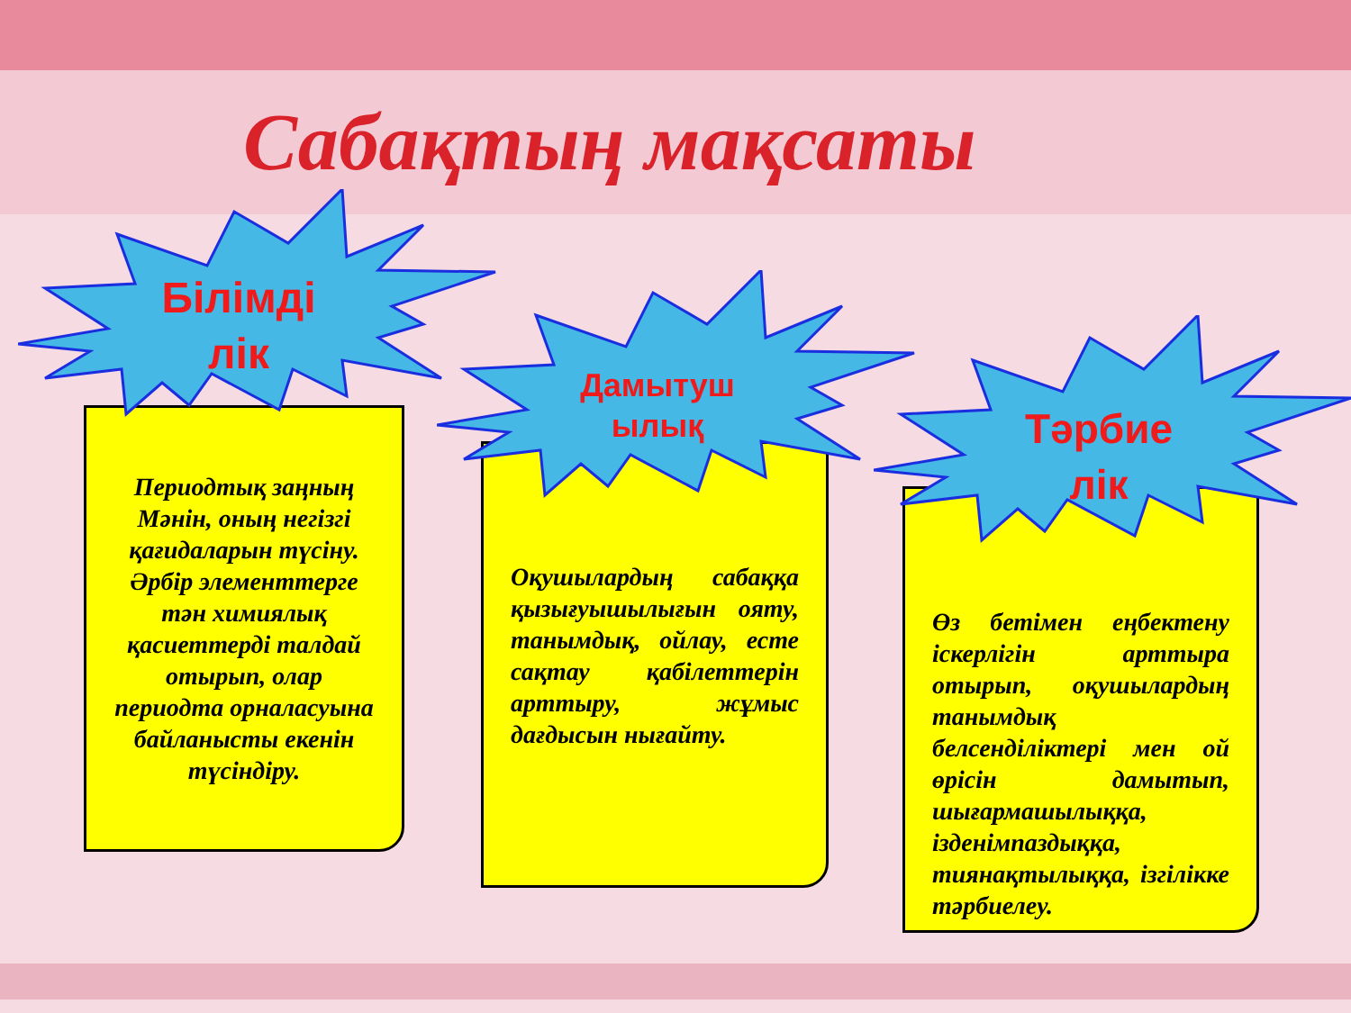Сабақтың мақсаты
Периодтық заңның Мәнін, оның негізгі қағидаларын түсіну. Әрбір элементтерге тән химиялық қасиеттерді талдай отырып, олар периодта орналасуына байланысты екенін түсіндіру.
Оқушылардың сабаққа қызығуышылығын ояту, танымдық, ойлау, есте сақтау қабілеттерін арттыру, жұмыс дағдысын нығайту.
Өз бетімен еңбектену іскерлігін арттыра отырып, оқушылардың танымдық белсенділіктері мен ой өрісін дамытып, шығармашылыққа, ізденімпаздыққа, тиянақтылыққа, ізгілікке тәрбиелеу.
Білімді
лік
Дамытуш
ылық
Тәрбие
лік